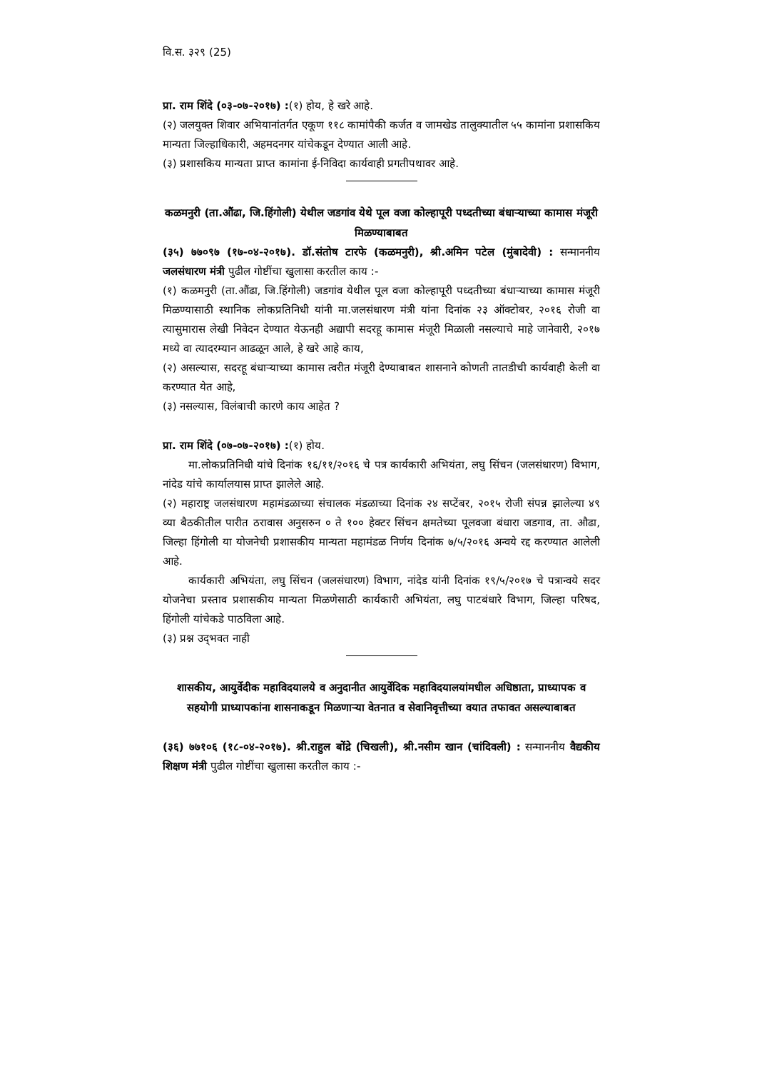वि.स. ३२९ (25)
प्रा. राम शिंदे (०३-०७-२०१७) :(१) होय, हे खरे आहे.
(२) जलयुक्त शिवार अभियानांतर्गत एकूण ११८ कामांपैकी कर्जत व जामखेड तालुक्यातील ५५ कामांना प्रशासकिय मान्यता जिल्हाधिकारी, अहमदनगर यांचेकडून देण्यात आली आहे.
(३) प्रशासकिय मान्यता प्राप्त कामांना ई-निविदा कार्यवाही प्रगतीपथावर आहे.
कळमनुरी (ता.औंढा, जि.हिंगोली) येथील जडगांव येथे पूल वजा कोल्हापूरी पध्दतीच्या बंधाऱ्याच्या कामास मंजूरी मिळण्याबाबत
(३५) ७७०९७ (१७-०४-२०१७). डॉ.संतोष टारफे (कळमनुरी), श्री.अमिन पटेल (मुंबादेवी) : सन्माननीय जलसंधारण मंत्री पुढील गोष्टींचा खुलासा करतील काय :-
(१) कळमनुरी (ता.औंढा, जि.हिंगोली) जडगांव येथील पूल वजा कोल्हापूरी पध्दतीच्या बंधाऱ्याच्या कामास मंजूरी मिळण्यासाठी स्थानिक लोकप्रतिनिधी यांनी मा.जलसंधारण मंत्री यांना दिनांक २३ ऑक्टोबर, २०१६ रोजी वा त्यासुमारास लेखी निवेदन देण्यात येऊनही अद्यापी सदरहू कामास मंजूरी मिळाली नसल्याचे माहे जानेवारी, २०१७ मध्ये वा त्यादरम्यान आढळून आले, हे खरे आहे काय,
(२) असल्यास, सदरहू बंधाऱ्याच्या कामास त्वरीत मंजूरी देण्याबाबत शासनाने कोणती तातडीची कार्यवाही केली वा करण्यात येत आहे,
(३) नसल्यास, विलंबाची कारणे काय आहेत ?
प्रा. राम शिंदे (०७-०७-२०१७) :(१) होय.
मा.लोकप्रतिनिधी यांचे दिनांक १६/११/२०१६ चे पत्र कार्यकारी अभियंता, लघु सिंचन (जलसंधारण) विभाग, नांदेड यांचे कार्यालयास प्राप्त झालेले आहे.
(२) महाराष्ट्र जलसंधारण महामंडळाच्या संचालक मंडळाच्या दिनांक २४ सप्टेंबर, २०१५ रोजी संपन्न झालेल्या ४९ व्या बैठकीतील पारीत ठरावास अनुसरुन ० ते १०० हेक्टर सिंचन क्षमतेच्या पूलवजा बंधारा जडगाव, ता. औढा, जिल्हा हिंगोली या योजनेची प्रशासकीय मान्यता महामंडळ निर्णय दिनांक ७/५/२०१६ अन्वये रद्द करण्यात आलेली आहे.
कार्यकारी अभियंता, लघु सिंचन (जलसंधारण) विभाग, नांदेड यांनी दिनांक १९/५/२०१७ चे पत्रान्वये सदर योजनेचा प्रस्ताव प्रशासकीय मान्यता मिळणेसाठी कार्यकारी अभियंता, लघु पाटबंधारे विभाग, जिल्हा परिषद, हिंगोली यांचेकडे पाठविला आहे.
(३) प्रश्न उद्‌भवत नाही
शासकीय, आयुर्वेदीक महाविदयालये व अनुदानीत आयुर्वेदिक महाविदयालयांमधील अधिष्ठाता, प्राध्यापक व सहयोगी प्राध्यापकांना शासनाकडून मिळणाऱ्या वेतनात व सेवानिवृत्तीच्या वयात तफावत असल्याबाबत
(३६) ७७१०६ (१८-०४-२०१७). श्री.राहुल बोंद्रे (चिखली), श्री.नसीम खान (चांदिवली) : सन्माननीय वैद्यकीय शिक्षण मंत्री पुढील गोष्टींचा खुलासा करतील काय :-